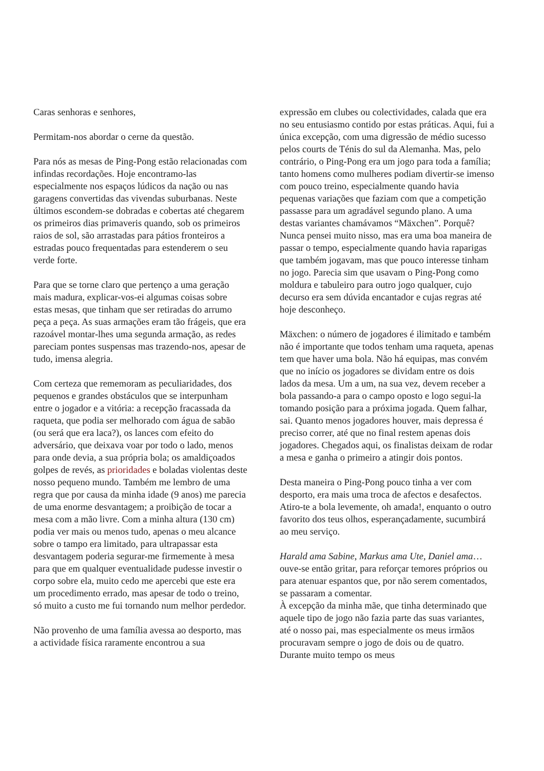Caras senhoras e senhores,
Permitam-nos abordar o cerne da questão.
Para nós as mesas de Ping-Pong estão relacionadas com infindas recordações. Hoje encontramo-las especialmente nos espaços lúdicos da nação ou nas garagens convertidas das vivendas suburbanas. Neste últimos escondem-se dobradas e cobertas até chegarem os primeiros dias primaveris quando, sob os primeiros raios de sol, são arrastadas para pátios fronteiros a estradas pouco frequentadas para estenderem o seu verde forte.
Para que se torne claro que pertenço a uma geração mais madura, explicar-vos-ei algumas coisas sobre estas mesas, que tinham que ser retiradas do arrumo peça a peça. As suas armações eram tão frágeis, que era razoável montar-lhes uma segunda armação, as redes pareciam pontes suspensas mas trazendo-nos, apesar de tudo, imensa alegria.
Com certeza que rememoram as peculiaridades, dos pequenos e grandes obstáculos que se interpunham entre o jogador e a vitória: a recepção fracassada da raqueta, que podia ser melhorado com água de sabão (ou será que era laca?), os lances com efeito do adversário, que deixava voar por todo o lado, menos para onde devia, a sua própria bola; os amaldiçoados golpes de revés, as prioridades e boladas violentas deste nosso pequeno mundo. Também me lembro de uma regra que por causa da minha idade (9 anos) me parecia de uma enorme desvantagem; a proibição de tocar a mesa com a mão livre. Com a minha altura (130 cm) podia ver mais ou menos tudo, apenas o meu alcance sobre o tampo era limitado, para ultrapassar esta desvantagem poderia segurar-me firmemente à mesa para que em qualquer eventualidade pudesse investir o corpo sobre ela, muito cedo me apercebi que este era um procedimento errado, mas apesar de todo o treino, só muito a custo me fui tornando num melhor perdedor.
Não provenho de uma família avessa ao desporto, mas a actividade física raramente encontrou a sua
expressão em clubes ou colectividades, calada que era no seu entusiasmo contido por estas práticas. Aqui, fui a única excepção, com uma digressão de médio sucesso pelos courts de Ténis do sul da Alemanha. Mas, pelo contrário, o Ping-Pong era um jogo para toda a família; tanto homens como mulheres podiam divertir-se imenso com pouco treino, especialmente quando havia pequenas variações que faziam com que a competição passasse para um agradável segundo plano. A uma destas variantes chamávamos “Mäxchen”. Porquê? Nunca pensei muito nisso, mas era uma boa maneira de passar o tempo, especialmente quando havia raparigas que também jogavam, mas que pouco interesse tinham no jogo. Parecia sim que usavam o Ping-Pong como moldura e tabuleiro para outro jogo qualquer, cujo decurso era sem dúvida encantador e cujas regras até hoje desconheço.
Mäxchen: o número de jogadores é ilimitado e também não é importante que todos tenham uma raqueta, apenas tem que haver uma bola. Não há equipas, mas convém que no início os jogadores se dividam entre os dois lados da mesa. Um a um, na sua vez, devem receber a bola passando-a para o campo oposto e logo segui-la tomando posição para a próxima jogada. Quem falhar, sai. Quanto menos jogadores houver, mais depressa é preciso correr, até que no final restem apenas dois jogadores. Chegados aqui, os finalistas deixam de rodar a mesa e ganha o primeiro a atingir dois pontos.
Desta maneira o Ping-Pong pouco tinha a ver com desporto, era mais uma troca de afectos e desafectos. Atiro-te a bola levemente, oh amada!, enquanto o outro favorito dos teus olhos, esperançadamente, sucumbirá ao meu serviço.
Harald ama Sabine, Markus ama Ute, Daniel ama… ouve-se então gritar, para reforçar temores próprios ou para atenuar espantos que, por não serem comentados, se passaram a comentar.
À excepção da minha mãe, que tinha determinado que aquele tipo de jogo não fazia parte das suas variantes, até o nosso pai, mas especialmente os meus irmãos procuravam sempre o jogo de dois ou de quatro. Durante muito tempo os meus